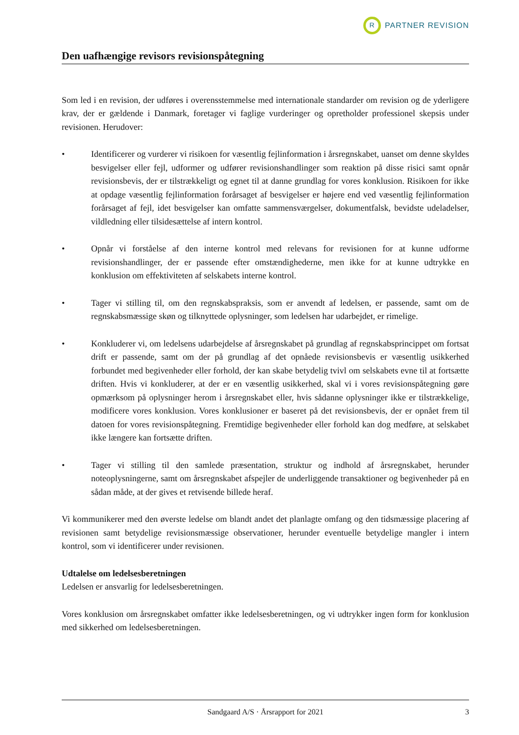R
PARTNER REVISION
Den uafhængige revisors revisionspåtegning
Som led i en revision, der udføres i overensstemmelse med internationale standarder om revision og de yderligere krav, der er gældende i Danmark, foretager vi faglige vurderinger og opretholder professionel skepsis under revisionen. Herudover:
• Identificerer og vurderer vi risikoen for væsentlig fejlinformation i årsregnskabet, uanset om denne skyldes besvigelser eller fejl, udformer og udfører revisionshandlinger som reaktion på disse risici samt opnår revisionsbevis, der er tilstrækkeligt og egnet til at danne grundlag for vores konklusion. Risikoen for ikke at opdage væsentlig fejlinformation forårsaget af besvigelser er højere end ved væsentlig fejlinformation forårsaget af fejl, idet besvigelser kan omfatte sammensværgelser, dokumentfalsk, bevidste udeladelser, vildledning eller tilsidesættelse af intern kontrol.
• Opnår vi forståelse af den interne kontrol med relevans for revisionen for at kunne udforme revisionshandlinger, der er passende efter omstændighederne, men ikke for at kunne udtrykke en konklusion om effektiviteten af selskabets interne kontrol.
• Tager vi stilling til, om den regnskabspraksis, som er anvendt af ledelsen, er passende, samt om de regnskabsmæssige skøn og tilknyttede oplysninger, som ledelsen har udarbejdet, er rimelige.
• Konkluderer vi, om ledelsens udarbejdelse af årsregnskabet på grundlag af regnskabsprincippet om fortsat drift er passende, samt om der på grundlag af det opnåede revisionsbevis er væsentlig usikkerhed forbundet med begivenheder eller forhold, der kan skabe betydelig tvivl om selskabets evne til at fortsætte driften. Hvis vi konkluderer, at der er en væsentlig usikkerhed, skal vi i vores revisionspåtegning gøre opmærksom på oplysninger herom i årsregnskabet eller, hvis sådanne oplysninger ikke er tilstrækkelige, modificere vores konklusion. Vores konklusioner er baseret på det revisionsbevis, der er opnået frem til datoen for vores revisionspåtegning. Fremtidige begivenheder eller forhold kan dog medføre, at selskabet ikke længere kan fortsætte driften.
• Tager vi stilling til den samlede præsentation, struktur og indhold af årsregnskabet, herunder noteoplysningerne, samt om årsregnskabet afspejler de underliggende transaktioner og begivenheder på en sådan måde, at der gives et retvisende billede heraf.
Vi kommunikerer med den øverste ledelse om blandt andet det planlagte omfang og den tidsmæssige placering af revisionen samt betydelige revisionsmæssige observationer, herunder eventuelle betydelige mangler i intern kontrol, som vi identificerer under revisionen.
Udtalelse om ledelsesberetningen
Ledelsen er ansvarlig for ledelsesberetningen.
Vores konklusion om årsregnskabet omfatter ikke ledelsesberetningen, og vi udtrykker ingen form for konklusion med sikkerhed om ledelsesberetningen.
Sandgaard A/S · Årsrapport for 2021 3